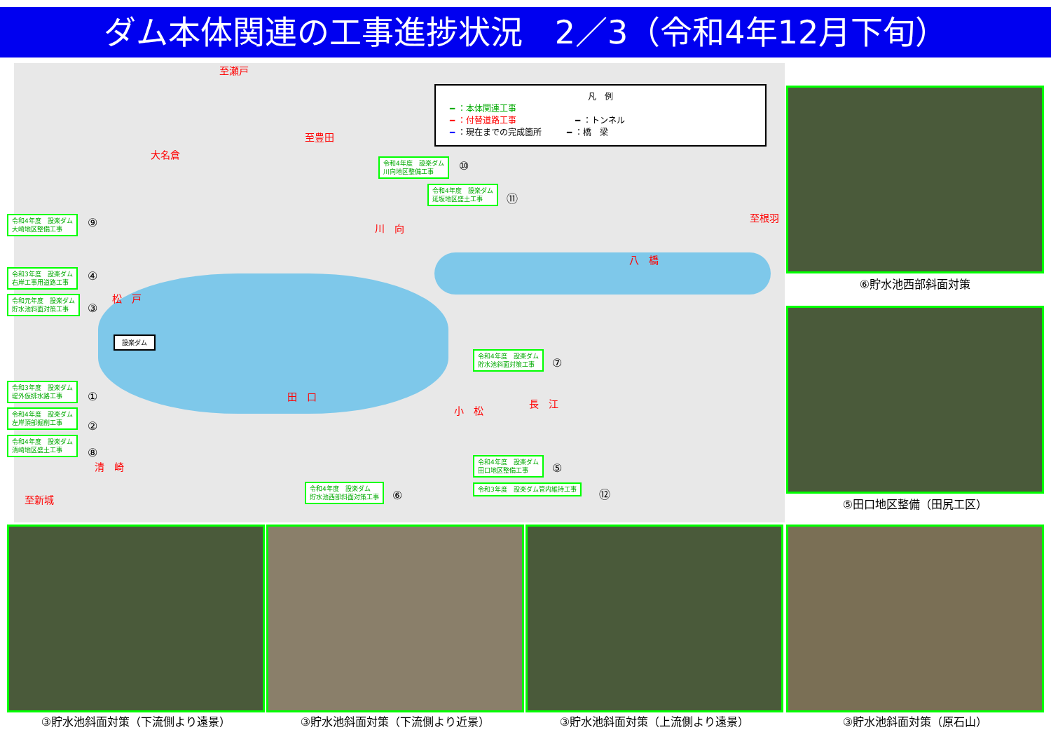ダム本体関連の工事進捗状況　2／3（令和4年12月下旬）
凡　例
━ ：本体関連工事
━ ：付替道路工事　　　　　　　━ ：トンネル
━ ：現在までの完成箇所　　　━ ：橋　梁
至瀬戸
至豊田
大名倉
川　向
至根羽
八　橋
松　戸
田　口
小　松
長　江
清　崎
至新城
設楽ダム
令和4年度　設楽ダム
大崎地区整備工事
⑨
令和3年度　設楽ダム
右岸工事用道路工事
④
令和元年度　設楽ダム
貯水池斜面対策工事
③
令和3年度　設楽ダム
堤外仮排水路工事
①
令和4年度　設楽ダム
左岸頂部掘削工事
②
令和4年度　設楽ダム
清崎地区盛土工事
⑧
令和4年度　設楽ダム
川向地区整備工事
⑩
令和4年度　設楽ダム
延坂地区盛土工事
⑪
令和4年度　設楽ダム
貯水池斜面対策工事
⑦
令和4年度　設楽ダム
田口地区整備工事
⑤
令和3年度　設楽ダム管内維持工事 ⑫
令和4年度　設楽ダム
貯水池西部斜面対策工事
⑥
⑥貯水池西部斜面対策
⑤田口地区整備（田尻工区）
③貯水池斜面対策（下流側より遠景） ③貯水池斜面対策（下流側より近景） ③貯水池斜面対策（上流側より遠景） ③貯水池斜面対策（原石山）